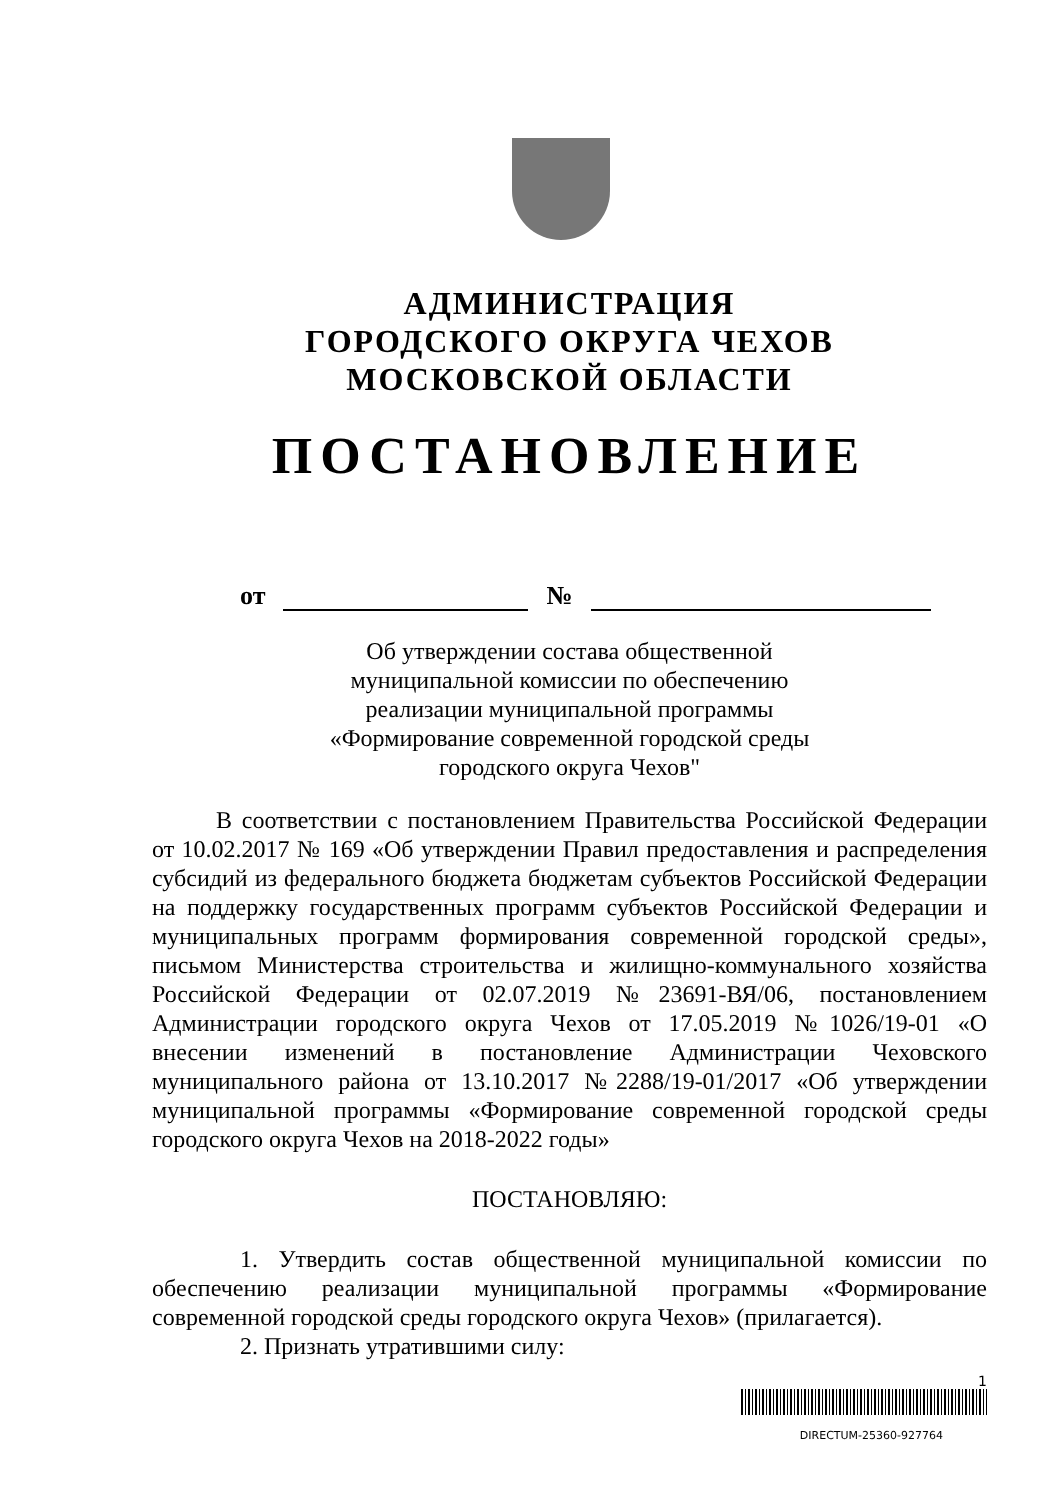АДМИНИСТРАЦИЯ
ГОРОДСКОГО ОКРУГА ЧЕХОВ
МОСКОВСКОЙ ОБЛАСТИ
ПОСТАНОВЛЕНИЕ
от №
Об утверждении состава общественной
муниципальной комиссии по обеспечению
реализации муниципальной программы
«Формирование современной городской среды
городского округа Чехов"
В соответствии с постановлением Правительства Российской Федерации от 10.02.2017 № 169 «Об утверждении Правил предоставления и распределения субсидий из федерального бюджета бюджетам субъектов Российской Федерации на поддержку государственных программ субъектов Российской Федерации и муниципальных программ формирования современной городской среды», письмом Министерства строительства и жилищно-коммунального хозяйства Российской Федерации от 02.07.2019 №23691-ВЯ/06, постановлением Администрации городского округа Чехов от 17.05.2019 №1026/19-01 «О внесении изменений в постановление Администрации Чеховского муниципального района от 13.10.2017 №2288/19-01/2017 «Об утверждении муниципальной программы «Формирование современной городской среды городского округа Чехов на 2018-2022 годы»
ПОСТАНОВЛЯЮ:
1. Утвердить состав общественной муниципальной комиссии по обеспечению реализации муниципальной программы «Формирование современной городской среды городского округа Чехов» (прилагается).
2. Признать утратившими силу:
1
DIRECTUM-25360-927764